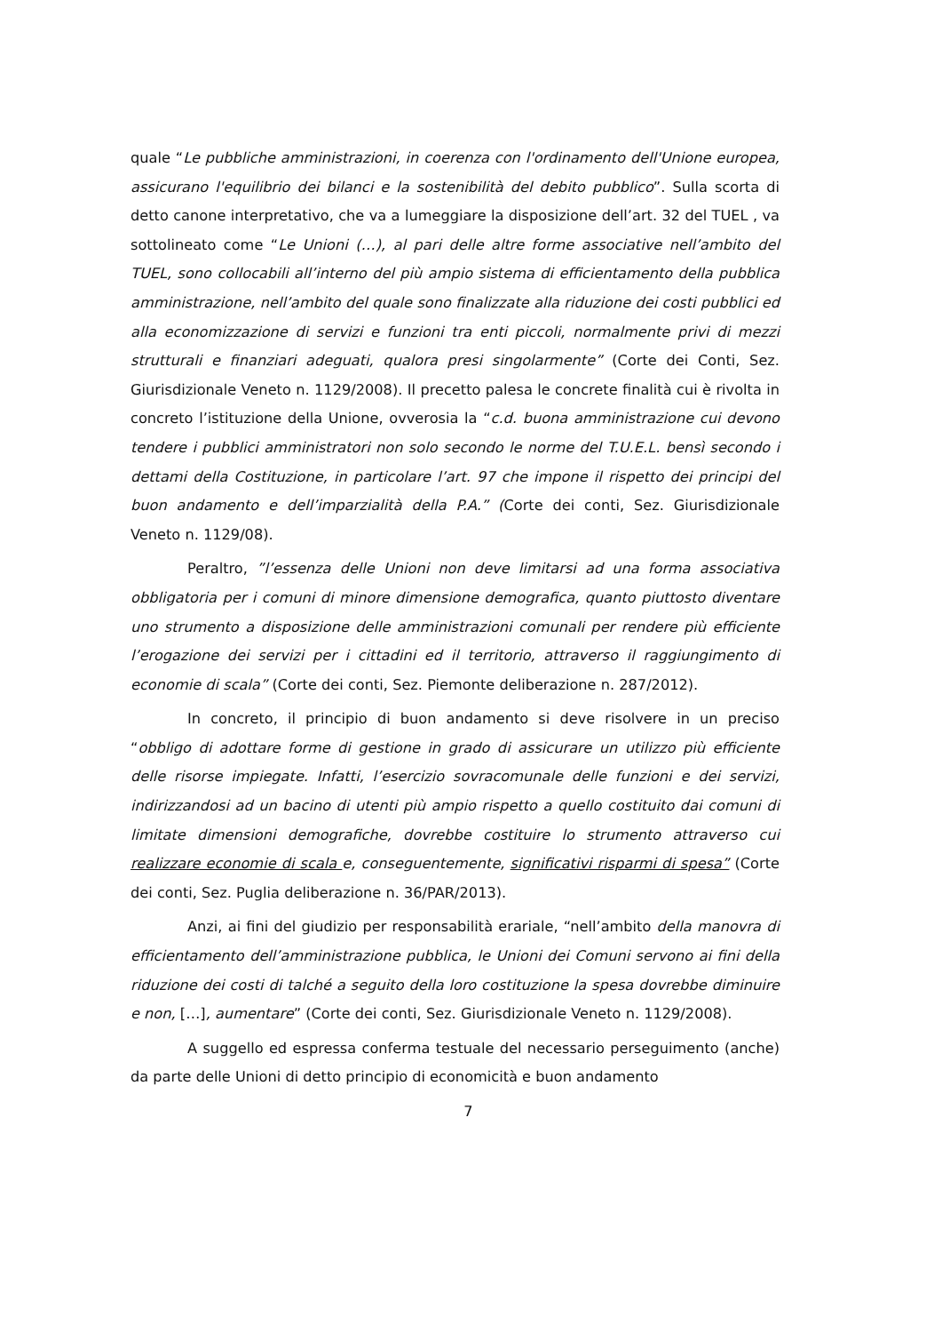quale “Le pubbliche amministrazioni, in coerenza con l'ordinamento dell'Unione europea, assicurano l'equilibrio dei bilanci e la sostenibilità del debito pubblico”. Sulla scorta di detto canone interpretativo, che va a lumeggiare la disposizione dell’art. 32 del TUEL , va sottolineato come “Le Unioni (…), al pari delle altre forme associative nell’ambito del TUEL, sono collocabili all’interno del più ampio sistema di efficientamento della pubblica amministrazione, nell’ambito del quale sono finalizzate alla riduzione dei costi pubblici ed alla economizzazione di servizi e funzioni tra enti piccoli, normalmente privi di mezzi strutturali e finanziari adeguati, qualora presi singolarmente” (Corte dei Conti, Sez. Giurisdizionale Veneto n. 1129/2008). Il precetto palesa le concrete finalità cui è rivolta in concreto l’istituzione della Unione, ovverosia la “c.d. buona amministrazione cui devono tendere i pubblici amministratori non solo secondo le norme del T.U.E.L. bensì secondo i dettami della Costituzione, in particolare l’art. 97 che impone il rispetto dei principi del buon andamento e dell’imparzialità della P.A.” (Corte dei conti, Sez. Giurisdizionale Veneto n. 1129/08).
Peraltro, ”l’essenza delle Unioni non deve limitarsi ad una forma associativa obbligatoria per i comuni di minore dimensione demografica, quanto piuttosto diventare uno strumento a disposizione delle amministrazioni comunali per rendere più efficiente l’erogazione dei servizi per i cittadini ed il territorio, attraverso il raggiungimento di economie di scala” (Corte dei conti, Sez. Piemonte deliberazione n. 287/2012).
In concreto, il principio di buon andamento si deve risolvere in un preciso “obbligo di adottare forme di gestione in grado di assicurare un utilizzo più efficiente delle risorse impiegate. Infatti, l’esercizio sovracomunale delle funzioni e dei servizi, indirizzandosi ad un bacino di utenti più ampio rispetto a quello costituito dai comuni di limitate dimensioni demografiche, dovrebbe costituire lo strumento attraverso cui realizzare economie di scala e, conseguentemente, significativi risparmi di spesa” (Corte dei conti, Sez. Puglia deliberazione n. 36/PAR/2013).
Anzi, ai fini del giudizio per responsabilità erariale, “nell’ambito della manovra di efficientamento dell’amministrazione pubblica, le Unioni dei Comuni servono ai fini della riduzione dei costi di talché a seguito della loro costituzione la spesa dovrebbe diminuire e non, […], aumentare” (Corte dei conti, Sez. Giurisdizionale Veneto n. 1129/2008).
A suggello ed espressa conferma testuale del necessario perseguimento (anche) da parte delle Unioni di detto principio di economicità e buon andamento
7